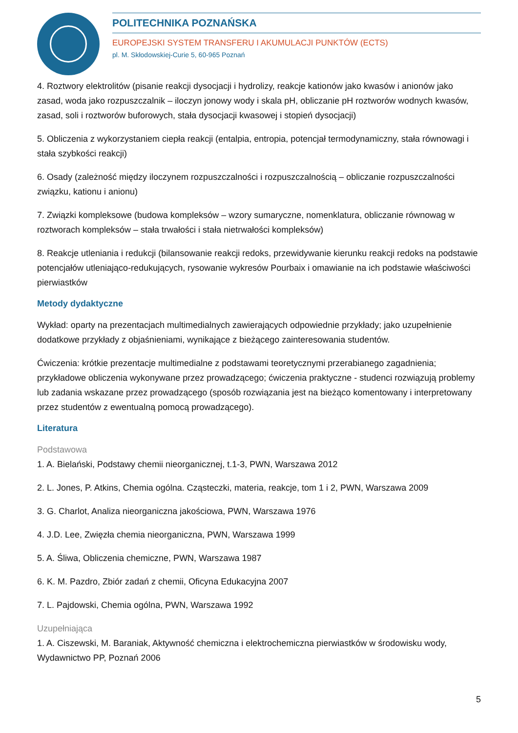POLITECHNIKA POZNAŃSKA
EUROPEJSKI SYSTEM TRANSFERU I AKUMULACJI PUNKTÓW (ECTS)
pl. M. Skłodowskiej-Curie 5, 60-965 Poznań
4. Roztwory elektrolitów (pisanie reakcji dysocjacji i hydrolizy, reakcje kationów jako kwasów i anionów jako zasad, woda jako rozpuszczalnik – iloczyn jonowy wody i skala pH, obliczanie pH roztworów wodnych kwasów, zasad, soli i roztworów buforowych, stała dysocjacji kwasowej i stopień dysocjacji)
5. Obliczenia z wykorzystaniem ciepła reakcji (entalpia, entropia, potencjał termodynamiczny, stała równowagi i stała szybkości reakcji)
6. Osady (zależność między iloczynem rozpuszczalności i rozpuszczalnością – obliczanie rozpuszczalności związku, kationu i anionu)
7. Związki kompleksowe (budowa kompleksów – wzory sumaryczne, nomenklatura, obliczanie równowag w roztworach kompleksów – stała trwałości i stała nietrwałości kompleksów)
8. Reakcje utleniania i redukcji (bilansowanie reakcji redoks, przewidywanie kierunku reakcji redoks na podstawie potencjałów utleniająco-redukujących, rysowanie wykresów Pourbaix i omawianie na ich podstawie właściwości pierwiastków
Metody dydaktyczne
Wykład: oparty na prezentacjach multimedialnych zawierających odpowiednie przykłady; jako uzupełnienie dodatkowe przykłady z objaśnieniami, wynikające z bieżącego zainteresowania studentów.
Ćwiczenia: krótkie prezentacje multimedialne z podstawami teoretycznymi przerabianego zagadnienia; przykładowe obliczenia wykonywane przez prowadzącego; ćwiczenia praktyczne - studenci rozwiązują problemy lub zadania wskazane przez prowadzącego (sposób rozwiązania jest na bieżąco komentowany i interpretowany przez studentów z ewentualną pomocą prowadzącego).
Literatura
Podstawowa
1. A. Bielański, Podstawy chemii nieorganicznej, t.1-3, PWN, Warszawa 2012
2. L. Jones, P. Atkins, Chemia ogólna. Cząsteczki, materia, reakcje, tom 1 i 2, PWN, Warszawa 2009
3. G. Charlot, Analiza nieorganiczna jakościowa, PWN, Warszawa 1976
4. J.D. Lee, Zwięzła chemia nieorganiczna, PWN, Warszawa 1999
5. A. Śliwa, Obliczenia chemiczne, PWN, Warszawa 1987
6. K. M. Pazdro, Zbiór zadań z chemii, Oficyna Edukacyjna 2007
7. L. Pajdowski, Chemia ogólna, PWN, Warszawa 1992
Uzupełniająca
1. A. Ciszewski, M. Baraniak, Aktywność chemiczna i elektrochemiczna pierwiastków w środowisku wody, Wydawnictwo PP, Poznań 2006
5